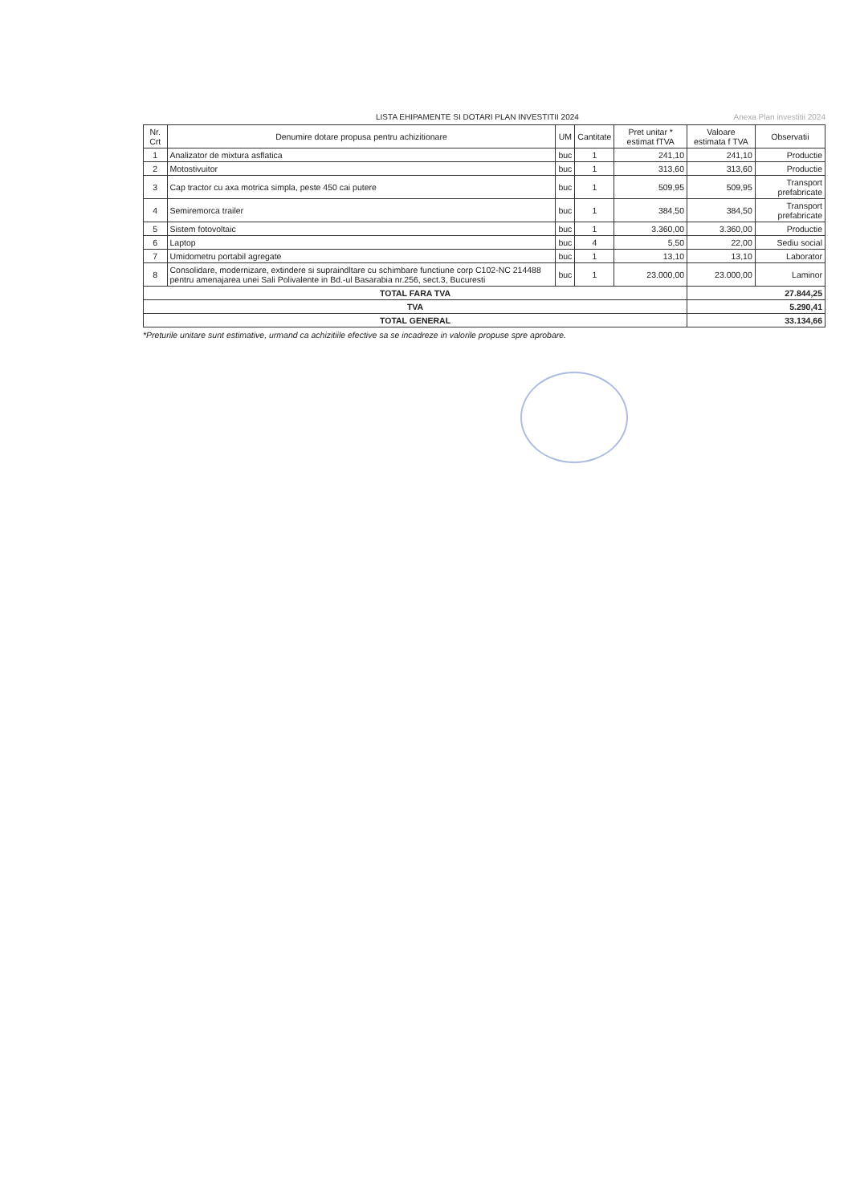LISTA EHIPAMENTE SI DOTARI PLAN INVESTITII 2024 Anexa Plan investitii 2024
| Nr. Crt | Denumire dotare propusa pentru achizitionare | UM | Cantitate | Pret unitar * estimat fTVA | Valoare estimata f TVA | Observatii |
| --- | --- | --- | --- | --- | --- | --- |
| 1 | Analizator de mixtura asflatica | buc | 1 | 241,10 | 241,10 | Productie |
| 2 | Motostivuitor | buc | 1 | 313,60 | 313,60 | Productie |
| 3 | Cap tractor cu axa motrica simpla, peste 450 cai putere | buc | 1 | 509,95 | 509,95 | Transport prefabricate |
| 4 | Semiremorca trailer | buc | 1 | 384,50 | 384,50 | Transport prefabricate |
| 5 | Sistem fotovoltaic | buc | 1 | 3.360,00 | 3.360,00 | Productie |
| 6 | Laptop | buc | 4 | 5,50 | 22,00 | Sediu social |
| 7 | Umidometru portabil agregate | buc | 1 | 13,10 | 13,10 | Laborator |
| 8 | Consolidare, modernizare, extindere si supraindltare cu schimbare functiune corp C102-NC 214488 pentru amenajarea unei Sali Polivalente in Bd.-ul Basarabia nr.256, sect.3, Bucuresti | buc | 1 | 23.000,00 | 23.000,00 | Laminor |
| TOTAL FARA TVA | | | | | 27.844,25 | |
| TVA | | | | | 5.290,41 | |
| TOTAL GENERAL | | | | | 33.134,66 | |
*Preturile unitare sunt estimative, urmand ca achizitiile efective sa se incadreze in valorile propuse spre aprobare.